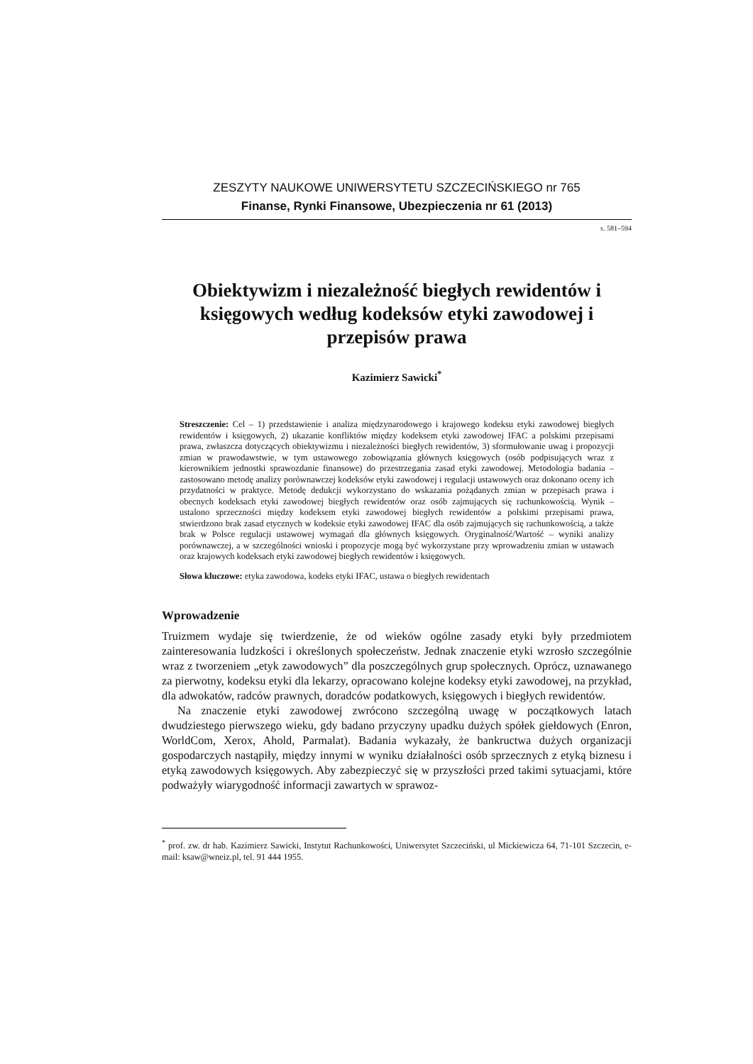ZESZYTY NAUKOWE UNIWERSYTETU SZCZECIŃSKIEGO nr 765
Finanse, Rynki Finansowe, Ubezpieczenia nr 61 (2013)
s. 581–594
Obiektywizm i niezależność biegłych rewidentów i księgowych według kodeksów etyki zawodowej i przepisów prawa
Kazimierz Sawicki<sup>*</sup>
Streszczenie: Cel – 1) przedstawienie i analiza międzynarodowego i krajowego kodeksu etyki zawodowej biegłych rewidentów i księgowych, 2) ukazanie konfliktów między kodeksem etyki zawodowej IFAC a polskimi przepisami prawa, zwłaszcza dotyczących obiektywizmu i niezależności biegłych rewidentów, 3) sformułowanie uwag i propozycji zmian w prawodawstwie, w tym ustawowego zobowiązania głównych księgowych (osób podpisujących wraz z kierownikiem jednostki sprawozdanie finansowe) do przestrzegania zasad etyki zawodowej. Metodologia badania – zastosowano metodę analizy porównawczej kodeksów etyki zawodowej i regulacji ustawowych oraz dokonano oceny ich przydatności w praktyce. Metodę dedukcji wykorzystano do wskazania pożądanych zmian w przepisach prawa i obecnych kodeksach etyki zawodowej biegłych rewidentów oraz osób zajmujących się rachunkowością. Wynik – ustalono sprzeczności między kodeksem etyki zawodowej biegłych rewidentów a polskimi przepisami prawa, stwierdzono brak zasad etycznych w kodeksie etyki zawodowej IFAC dla osób zajmujących się rachunkowością, a także brak w Polsce regulacji ustawowej wymagań dla głównych księgowych. Oryginalność/Wartość – wyniki analizy porównawczej, a w szczególności wnioski i propozycje mogą być wykorzystane przy wprowadzeniu zmian w ustawach oraz krajowych kodeksach etyki zawodowej biegłych rewidentów i księgowych.
Słowa kluczowe: etyka zawodowa, kodeks etyki IFAC, ustawa o biegłych rewidentach
Wprowadzenie
Truizmem wydaje się twierdzenie, że od wieków ogólne zasady etyki były przedmiotem zainteresowania ludzkości i określonych społeczeństw. Jednak znaczenie etyki wzrosło szczególnie wraz z tworzeniem „etyk zawodowych” dla poszczególnych grup społecznych. Oprócz, uznawanego za pierwotny, kodeksu etyki dla lekarzy, opracowano kolejne kodeksy etyki zawodowej, na przykład, dla adwokatów, radców prawnych, doradców podatkowych, księgowych i biegłych rewidentów.
Na znaczenie etyki zawodowej zwrócono szczególną uwagę w początkowych latach dwudziestego pierwszego wieku, gdy badano przyczyny upadku dużych spółek giełdowych (Enron, WorldCom, Xerox, Ahold, Parmalat). Badania wykazały, że bankructwa dużych organizacji gospodarczych nastąpiły, między innymi w wyniku działalności osób sprzecznych z etyką biznesu i etyką zawodowych księgowych. Aby zabezpieczyć się w przyszłości przed takimi sytuacjami, które podważyły wiarygodność informacji zawartych w sprawoz-
<sup>*</sup> prof. zw. dr hab. Kazimierz Sawicki, Instytut Rachunkowości, Uniwersytet Szczeciński, ul Mickiewicza 64, 71-101 Szczecin, e-mail: ksaw@wneiz.pl, tel. 91 444 1955.